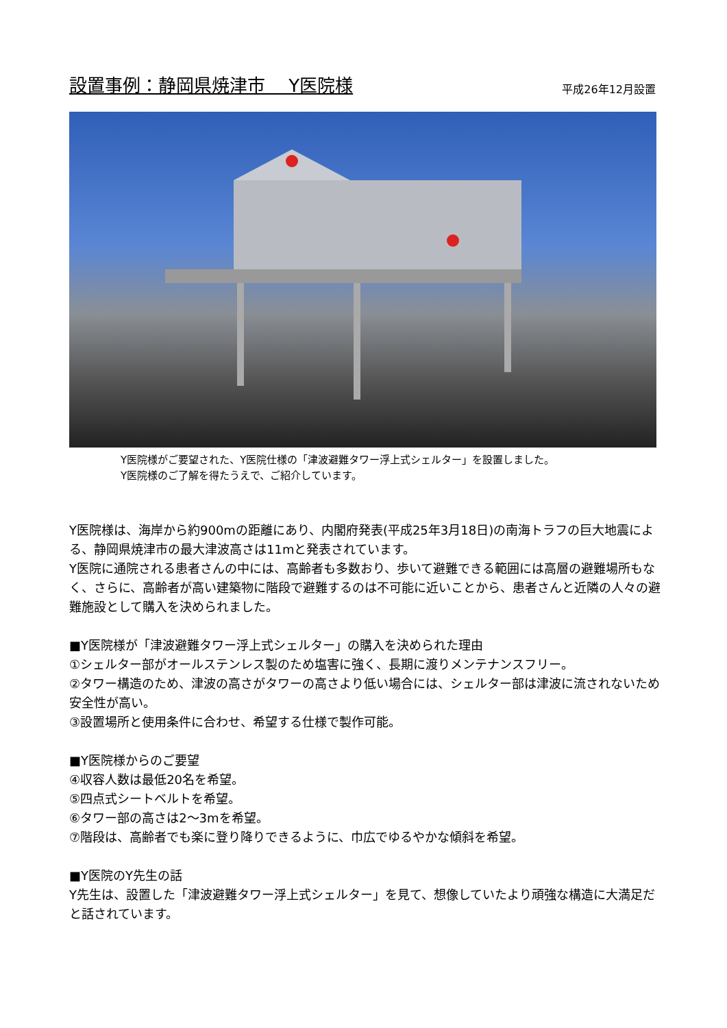設置事例：静岡県焼津市　 Y医院様 平成26年12月設置
Y医院様がご要望された、Y医院仕様の「津波避難タワー浮上式シェルター」を設置しました。
Y医院様のご了解を得たうえで、ご紹介しています。
Y医院様は、海岸から約900mの距離にあり、内閣府発表(平成25年3月18日)の南海トラフの巨大地震による、静岡県焼津市の最大津波高さは11mと発表されています。
Y医院に通院される患者さんの中には、高齢者も多数おり、歩いて避難できる範囲には高層の避難場所もなく、さらに、高齢者が高い建築物に階段で避難するのは不可能に近いことから、患者さんと近隣の人々の避難施設として購入を決められました。
■Y医院様が「津波避難タワー浮上式シェルター」の購入を決められた理由
①シェルター部がオールステンレス製のため塩害に強く、長期に渡りメンテナンスフリー。
②タワー構造のため、津波の高さがタワーの高さより低い場合には、シェルター部は津波に流されないため安全性が高い。
③設置場所と使用条件に合わせ、希望する仕様で製作可能。
■Y医院様からのご要望
④収容人数は最低20名を希望。
⑤四点式シートベルトを希望。
⑥タワー部の高さは2～3mを希望。
⑦階段は、高齢者でも楽に登り降りできるように、巾広でゆるやかな傾斜を希望。
■Y医院のY先生の話
Y先生は、設置した「津波避難タワー浮上式シェルター」を見て、想像していたより頑強な構造に大満足だと話されています。